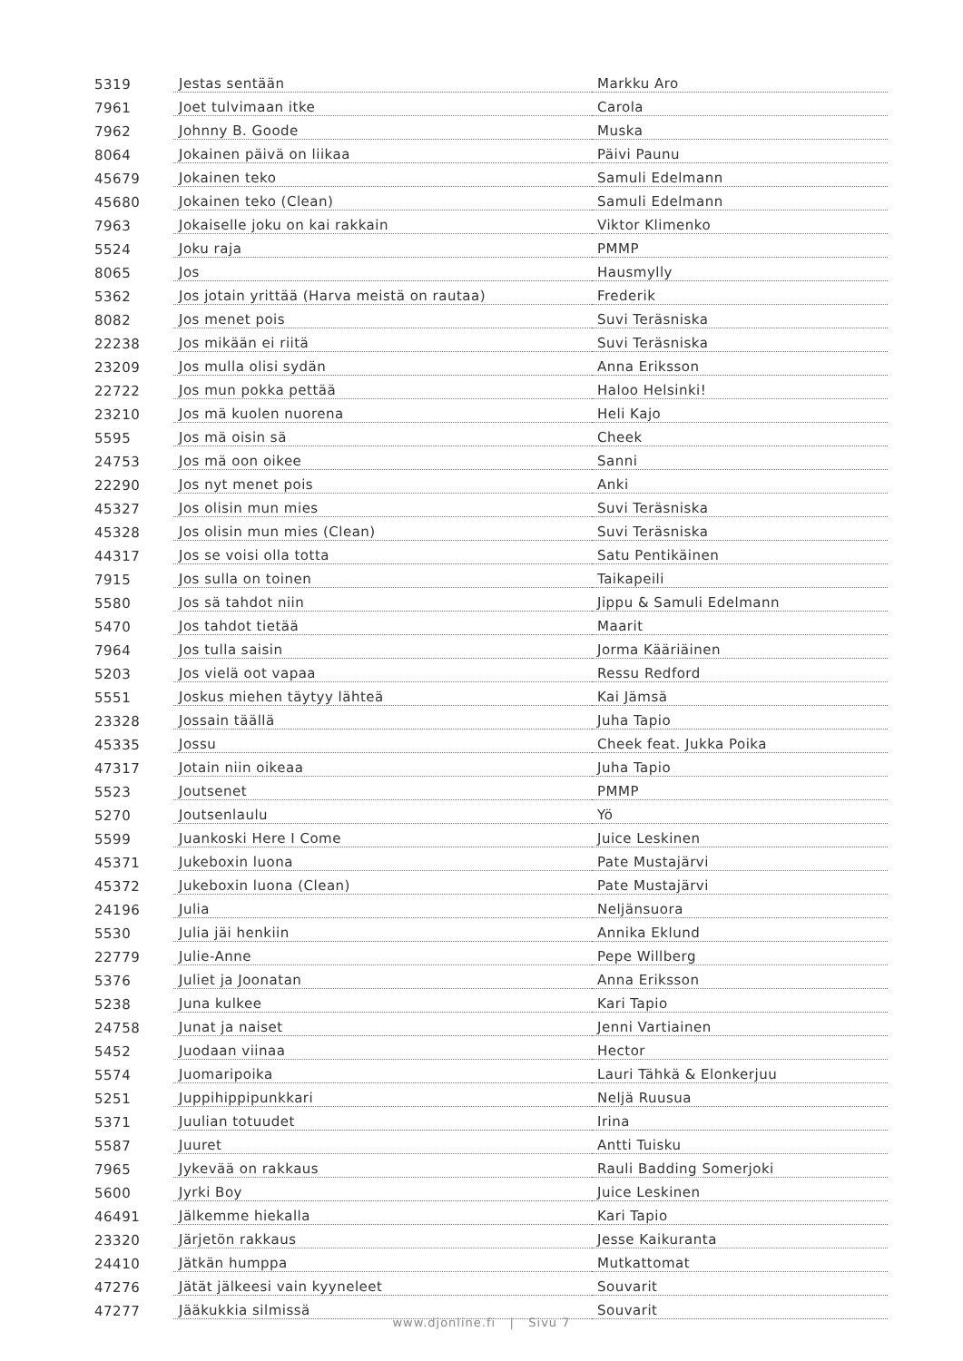| 5319 | Jestas sentään | Markku Aro |
| 7961 | Joet tulvimaan itke | Carola |
| 7962 | Johnny B. Goode | Muska |
| 8064 | Jokainen päivä on liikaa | Päivi Paunu |
| 45679 | Jokainen teko | Samuli Edelmann |
| 45680 | Jokainen teko (Clean) | Samuli Edelmann |
| 7963 | Jokaiselle joku on kai rakkain | Viktor Klimenko |
| 5524 | Joku raja | PMMP |
| 8065 | Jos | Hausmylly |
| 5362 | Jos jotain yrittää (Harva meistä on rautaa) | Frederik |
| 8082 | Jos menet pois | Suvi Teräsniska |
| 22238 | Jos mikään ei riitä | Suvi Teräsniska |
| 23209 | Jos mulla olisi sydän | Anna Eriksson |
| 22722 | Jos mun pokka pettää | Haloo Helsinki! |
| 23210 | Jos mä kuolen nuorena | Heli Kajo |
| 5595 | Jos mä oisin sä | Cheek |
| 24753 | Jos mä oon oikee | Sanni |
| 22290 | Jos nyt menet pois | Anki |
| 45327 | Jos olisin mun mies | Suvi Teräsniska |
| 45328 | Jos olisin mun mies (Clean) | Suvi Teräsniska |
| 44317 | Jos se voisi olla totta | Satu Pentikäinen |
| 7915 | Jos sulla on toinen | Taikapeili |
| 5580 | Jos sä tahdot niin | Jippu & Samuli Edelmann |
| 5470 | Jos tahdot tietää | Maarit |
| 7964 | Jos tulla saisin | Jorma Kääriäinen |
| 5203 | Jos vielä oot vapaa | Ressu Redford |
| 5551 | Joskus miehen täytyy lähteä | Kai Jämsä |
| 23328 | Jossain täällä | Juha Tapio |
| 45335 | Jossu | Cheek feat. Jukka Poika |
| 47317 | Jotain niin oikeaa | Juha Tapio |
| 5523 | Joutsenet | PMMP |
| 5270 | Joutsenlaulu | Yö |
| 5599 | Juankoski Here I Come | Juice Leskinen |
| 45371 | Jukeboxin luona | Pate Mustajärvi |
| 45372 | Jukeboxin luona (Clean) | Pate Mustajärvi |
| 24196 | Julia | Neljänsuora |
| 5530 | Julia jäi henkiin | Annika Eklund |
| 22779 | Julie-Anne | Pepe Willberg |
| 5376 | Juliet ja Joonatan | Anna Eriksson |
| 5238 | Juna kulkee | Kari Tapio |
| 24758 | Junat ja naiset | Jenni Vartiainen |
| 5452 | Juodaan viinaa | Hector |
| 5574 | Juomaripoika | Lauri Tähkä & Elonkerjuu |
| 5251 | Juppihippipunkkari | Neljä Ruusua |
| 5371 | Juulian totuudet | Irina |
| 5587 | Juuret | Antti Tuisku |
| 7965 | Jykevää on rakkaus | Rauli Badding Somerjoki |
| 5600 | Jyrki Boy | Juice Leskinen |
| 46491 | Jälkemme hiekalla | Kari Tapio |
| 23320 | Järjetön rakkaus | Jesse Kaikuranta |
| 24410 | Jätkän humppa | Mutkattomat |
| 47276 | Jätät jälkeesi vain kyyneleet | Souvarit |
| 47277 | Jääkukkia silmissä | Souvarit |
www.djonline.fi | Sivu 7